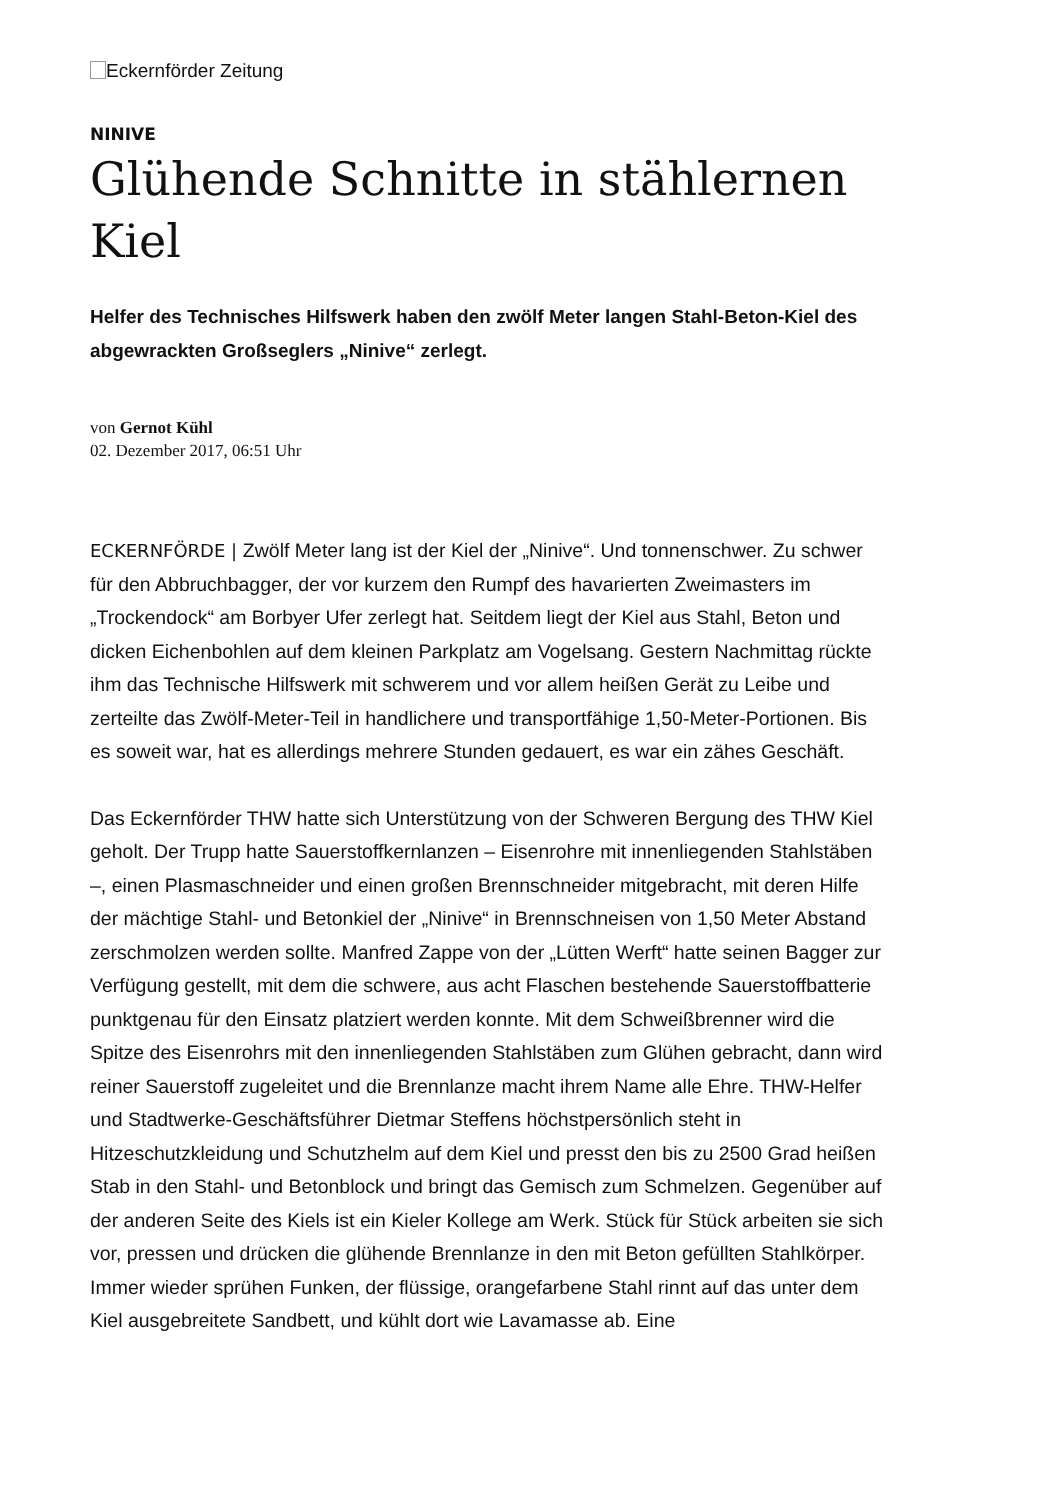Eckernförder Zeitung
NINIVE
Glühende Schnitte in stählernen Kiel
Helfer des Technisches Hilfswerk haben den zwölf Meter langen Stahl-Beton-Kiel des abgewrackten Großseglers „Ninive“ zerlegt.
von Gernot Kühl
02. Dezember 2017, 06:51 Uhr
ECKERNFÖRDE | Zwölf Meter lang ist der Kiel der „Ninive“. Und tonnenschwer. Zu schwer für den Abbruchbagger, der vor kurzem den Rumpf des havarierten Zweimasters im „Trockendock“ am Borbyer Ufer zerlegt hat. Seitdem liegt der Kiel aus Stahl, Beton und dicken Eichenbohlen auf dem kleinen Parkplatz am Vogelsang. Gestern Nachmittag rückte ihm das Technische Hilfswerk mit schwerem und vor allem heißen Gerät zu Leibe und zerteilte das Zwölf-Meter-Teil in handlichere und transportfähige 1,50-Meter-Portionen. Bis es soweit war, hat es allerdings mehrere Stunden gedauert, es war ein zähes Geschäft.
Das Eckernförder THW hatte sich Unterstützung von der Schweren Bergung des THW Kiel geholt. Der Trupp hatte Sauerstoffkernlanzen – Eisenrohre mit innenliegenden Stahlstäben –, einen Plasmaschneider und einen großen Brennschneider mitgebracht, mit deren Hilfe der mächtige Stahl- und Betonkiel der „Ninive“ in Brennschneisen von 1,50 Meter Abstand zerschmolzen werden sollte. Manfred Zappe von der „Lütten Werft“ hatte seinen Bagger zur Verfügung gestellt, mit dem die schwere, aus acht Flaschen bestehende Sauerstoffbatterie punktgenau für den Einsatz platziert werden konnte. Mit dem Schweißbrenner wird die Spitze des Eisenrohrs mit den innenliegenden Stahlstäben zum Glühen gebracht, dann wird reiner Sauerstoff zugeleitet und die Brennlanze macht ihrem Name alle Ehre. THW-Helfer und Stadtwerke-Geschäftsführer Dietmar Steffens höchstpersönlich steht in Hitzeschutzkleidung und Schutzhelm auf dem Kiel und presst den bis zu 2500 Grad heißen Stab in den Stahl- und Betonblock und bringt das Gemisch zum Schmelzen. Gegenüber auf der anderen Seite des Kiels ist ein Kieler Kollege am Werk. Stück für Stück arbeiten sie sich vor, pressen und drücken die glühende Brennlanze in den mit Beton gefüllten Stahlkörper. Immer wieder sprühen Funken, der flüssige, orangefarbene Stahl rinnt auf das unter dem Kiel ausgebreitete Sandbett, und kühlt dort wie Lavamasse ab. Eine